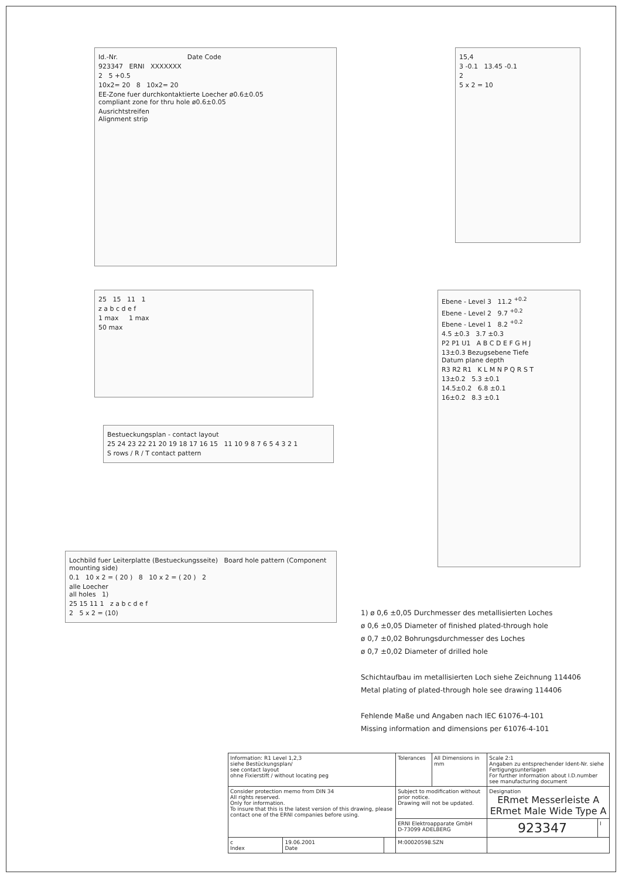Id.-Nr. Date Code
923347 ERNI XXXXXXX
2 5 +0.5
10x2= 20 8 10x2= 20
EE-Zone fuer durchkontaktierte Loecher ø0.6±0.05
compliant zone for thru hole ø0.6±0.05
Ausrichtstreifen
Alignment strip
15,4
3 -0.1 13.45 -0.1
2
5 x 2 = 10
25 15 11 1
z a b c d e f
1 max 1 max
50 max
Ebene - Level 3 11.2 <sup>+0.2</sup>
Ebene - Level 2 9.7 <sup>+0.2</sup>
Ebene - Level 1 8.2 <sup>+0.2</sup>
4.5 ±0.3 3.7 ±0.3
P2 P1 U1 A B C D E F G H J
13±0.3 Bezugsebene Tiefe
Datum plane depth
R3 R2 R1 K L M N P Q R S T
13±0.2 5.3 ±0.1
14.5±0.2 6.8 ±0.1
16±0.2 8.3 ±0.1
Bestueckungsplan - contact layout
25 24 23 22 21 20 19 18 17 16 15 11 10 9 8 7 6 5 4 3 2 1
S rows / R / T contact pattern
Lochbild fuer Leiterplatte (Bestueckungsseite) Board hole pattern (Component mounting side)
0.1 10 x 2 = ( 20 ) 8 10 x 2 = ( 20 ) 2
alle Loecher
all holes 1)
25 15 11 1 z a b c d e f
2 5 x 2 = (10)
1) ø 0,6 ±0,05 Durchmesser des metallisierten Loches
ø 0,6 ±0,05 Diameter of finished plated-through hole
ø 0,7 ±0,02 Bohrungsdurchmesser des Loches
ø 0,7 ±0,02 Diameter of drilled hole
Schichtaufbau im metallisierten Loch siehe Zeichnung 114406
Metal plating of plated-through hole see drawing 114406
Fehlende Maße und Angaben nach IEC 61076-4-101
Missing information and dimensions per 61076-4-101
| Information: R1 Level 1,2,3 siehe Bestückungsplan/ see contact layout ohne Fixierstift / without locating peg | | | Tolerances | All Dimensions in mm | Scale 2:1 Angaben zu entsprechender Ident-Nr. siehe Fertigungsunterlagen For further information about I.D.number see manufacturing document | |
| Consider protection memo from DIN 34 All rights reserved. Only for information. To insure that this is the latest version of this drawing, please contact one of the ERNI companies before using. | | | Subject to modification without prior notice. Drawing will not be updated. | | Designation ERmet Messerleiste A ERmet Male Wide Type A | |
| | | | ERNI Elektroapparate GmbH D-73099 ADELBERG | | 923347 | I |
| c Index | 19.06.2001 Date | | M:00020598.SZN | | | |